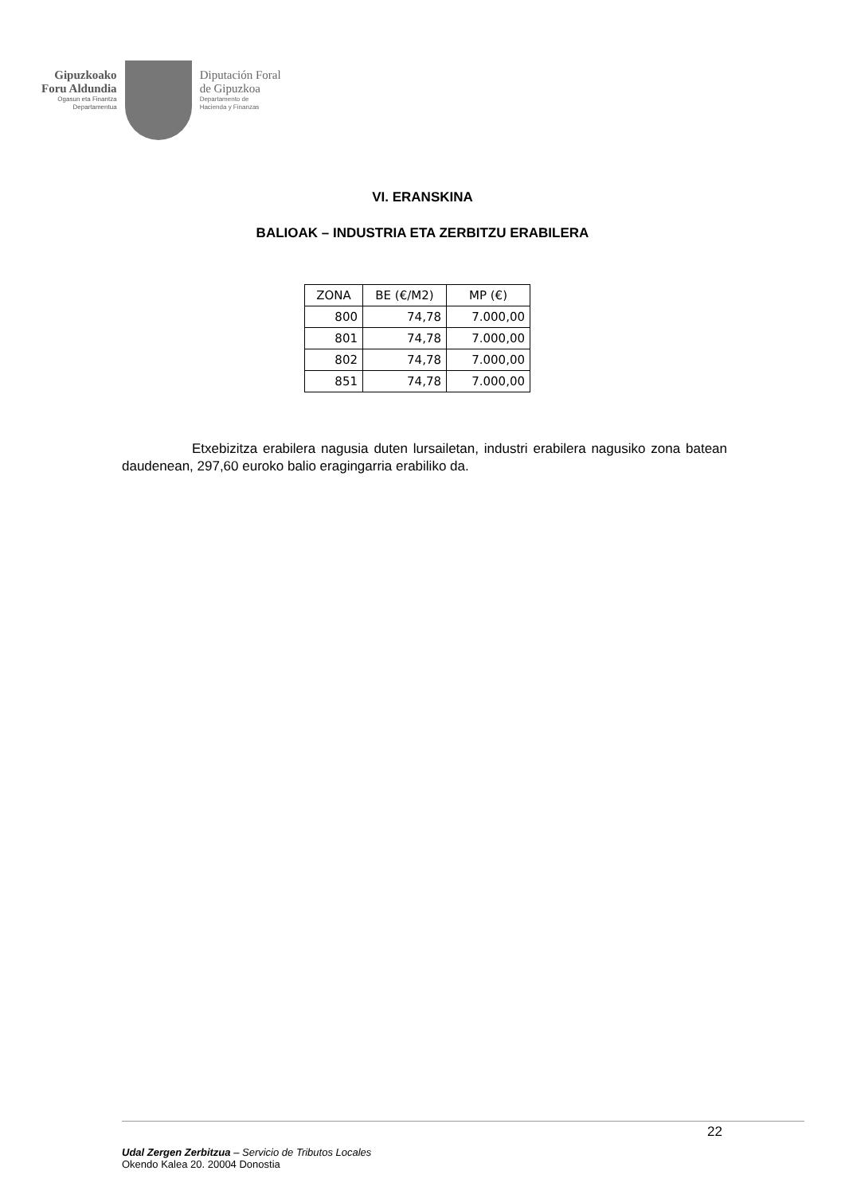Gipuzkoako
Foru Aldundia
Ogasun eta Finantza
Departamentua
Diputación Foral
de Gipuzkoa
Departamento de
Hacienda y Finanzas
VI. ERANSKINA
BALIOAK – INDUSTRIA ETA ZERBITZU ERABILERA
| ZONA | BE (€/M2) | MP (€) |
| --- | --- | --- |
| 800 | 74,78 | 7.000,00 |
| 801 | 74,78 | 7.000,00 |
| 802 | 74,78 | 7.000,00 |
| 851 | 74,78 | 7.000,00 |
Etxebizitza erabilera nagusia duten lursailetan, industri erabilera nagusiko zona batean daudenean, 297,60 euroko balio eragingarria erabiliko da.
22
Udal Zergen Zerbitzua – Servicio de Tributos Locales
Okendo Kalea 20. 20004 Donostia